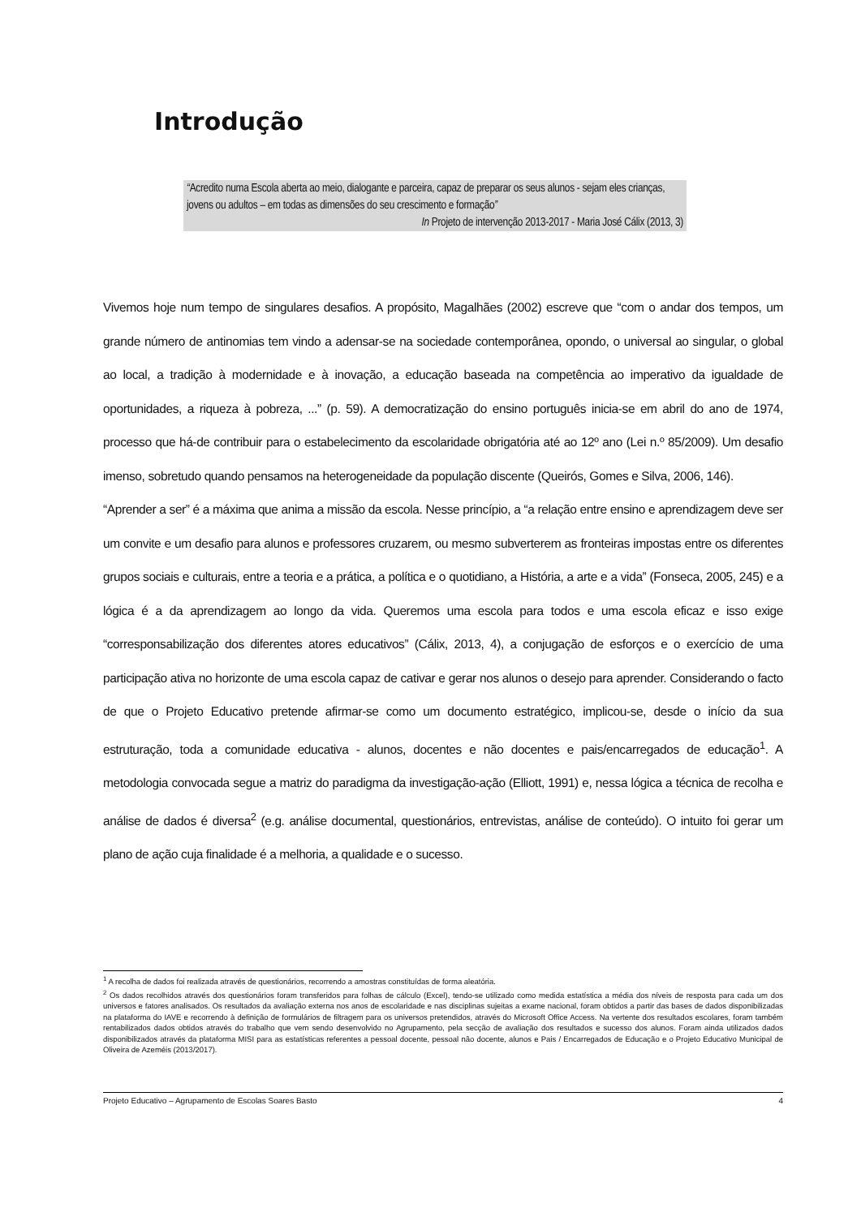Introdução
“Acredito numa Escola aberta ao meio, dialogante e parceira, capaz de preparar os seus alunos - sejam eles crianças, jovens ou adultos – em todas as dimensões do seu crescimento e formação”
In Projeto de intervenção 2013-2017 - Maria José Cálix (2013, 3)
Vivemos hoje num tempo de singulares desafios. A propósito, Magalhães (2002) escreve que “com o andar dos tempos, um grande número de antinomias tem vindo a adensar-se na sociedade contemporânea, opondo, o universal ao singular, o global ao local, a tradição à modernidade e à inovação, a educação baseada na competência ao imperativo da igualdade de oportunidades, a riqueza à pobreza, ...” (p. 59). A democratização do ensino português inicia-se em abril do ano de 1974, processo que há-de contribuir para o estabelecimento da escolaridade obrigatória até ao 12º ano (Lei n.º 85/2009). Um desafio imenso, sobretudo quando pensamos na heterogeneidade da população discente (Queirós, Gomes e Silva, 2006, 146).
“Aprender a ser” é a máxima que anima a missão da escola. Nesse princípio, a “a relação entre ensino e aprendizagem deve ser um convite e um desafio para alunos e professores cruzarem, ou mesmo subverterem as fronteiras impostas entre os diferentes grupos sociais e culturais, entre a teoria e a prática, a política e o quotidiano, a História, a arte e a vida” (Fonseca, 2005, 245) e a lógica é a da aprendizagem ao longo da vida. Queremos uma escola para todos e uma escola eficaz e isso exige “corresponsabilização dos diferentes atores educativos” (Cálix, 2013, 4), a conjugação de esforços e o exercício de uma participação ativa no horizonte de uma escola capaz de cativar e gerar nos alunos o desejo para aprender. Considerando o facto de que o Projeto Educativo pretende afirmar-se como um documento estratégico, implicou-se, desde o início da sua estruturação, toda a comunidade educativa - alunos, docentes e não docentes e pais/encarregados de educação<sup>1</sup>. A metodologia convocada segue a matriz do paradigma da investigação-ação (Elliott, 1991) e, nessa lógica a técnica de recolha e análise de dados é diversa<sup>2</sup> (e.g. análise documental, questionários, entrevistas, análise de conteúdo). O intuito foi gerar um plano de ação cuja finalidade é a melhoria, a qualidade e o sucesso.
<sup>1</sup> A recolha de dados foi realizada através de questionários, recorrendo a amostras constituídas de forma aleatória.
<sup>2</sup> Os dados recolhidos através dos questionários foram transferidos para folhas de cálculo (Excel), tendo-se utilizado como medida estatística a média dos níveis de resposta para cada um dos universos e fatores analisados. Os resultados da avaliação externa nos anos de escolaridade e nas disciplinas sujeitas a exame nacional, foram obtidos a partir das bases de dados disponibilizadas na plataforma do IAVE e recorrendo à definição de formulários de filtragem para os universos pretendidos, através do Microsoft Office Access. Na vertente dos resultados escolares, foram também rentabilizados dados obtidos através do trabalho que vem sendo desenvolvido no Agrupamento, pela secção de avaliação dos resultados e sucesso dos alunos. Foram ainda utilizados dados disponibilizados através da plataforma MISI para as estatísticas referentes a pessoal docente, pessoal não docente, alunos e Pais / Encarregados de Educação e o Projeto Educativo Municipal de Oliveira de Azeméis (2013/2017).
Projeto Educativo – Agrupamento de Escolas Soares Basto 4